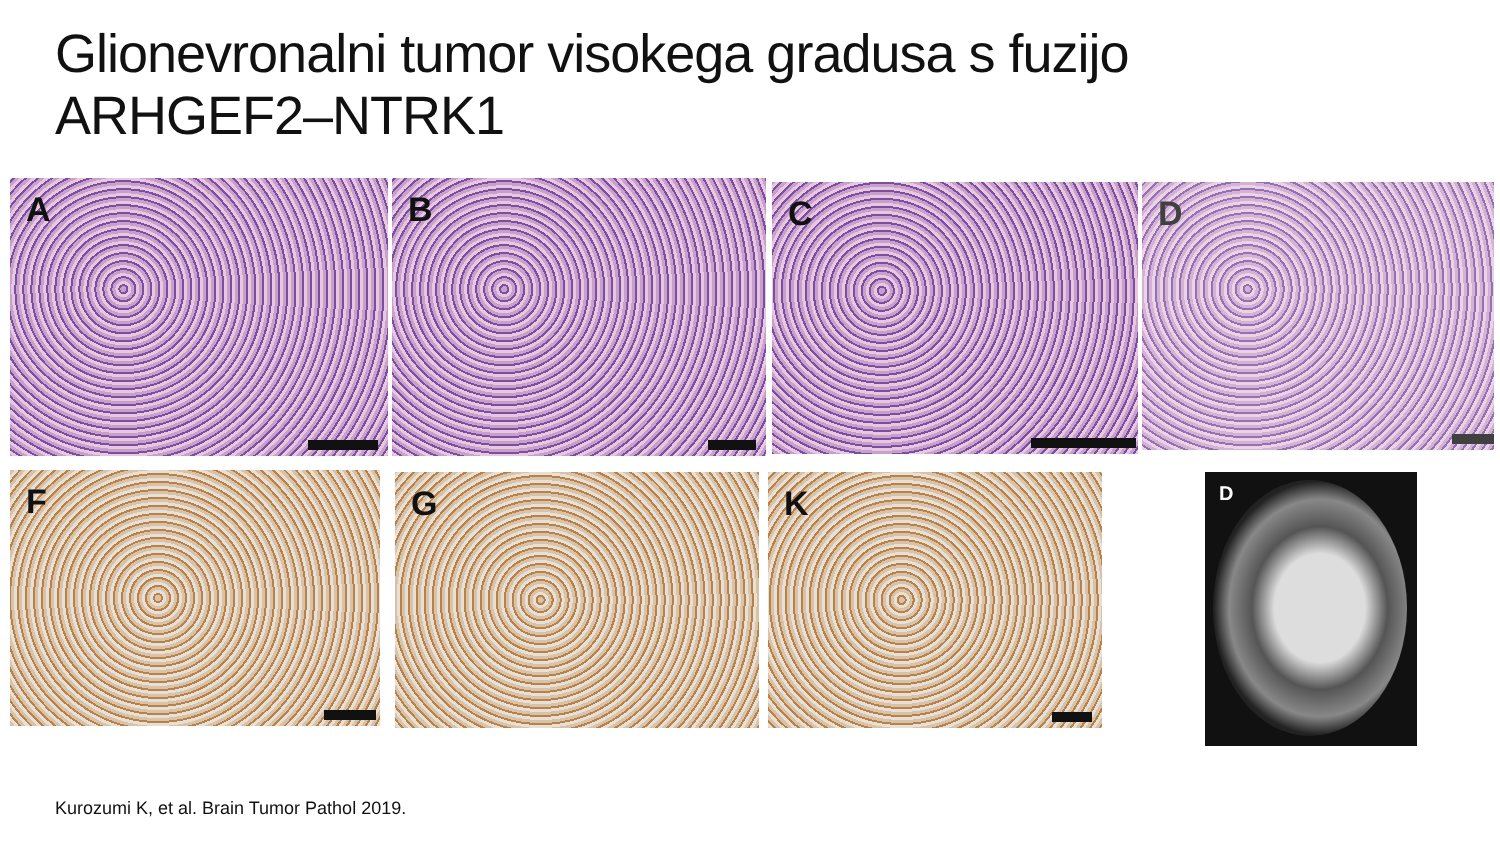Glionevronalni tumor visokega gradusa s fuzijo
ARHGEF2–NTRK1
A B C D
F G K D
Kurozumi K, et al. Brain Tumor Pathol 2019.